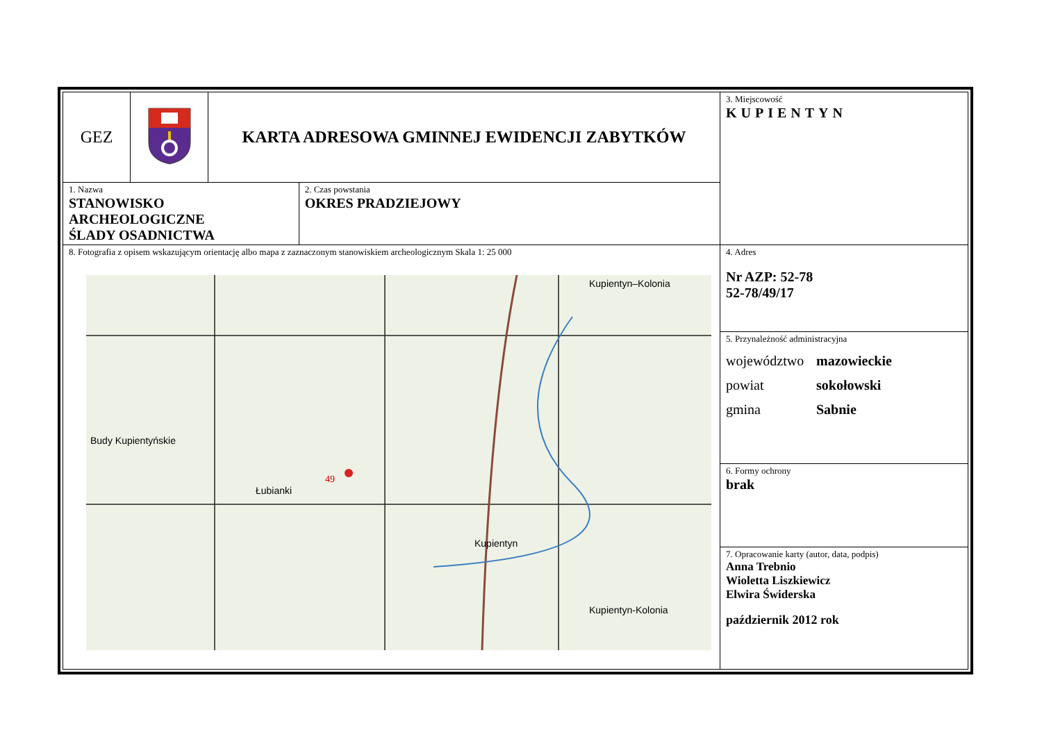| GEZ | | KARTA ADRESOWA GMINNEJ EWIDENCJI ZABYTKÓW | | 3. Miejscowość KUPIENTYN |
| 1. Nazwa STANOWISKO ARCHEOLOGICZNE ŚLADY OSADNICTWA | | | 2. Czas powstania OKRES PRADZIEJOWY | |
| 8. Fotografia z opisem wskazującym orientację albo mapa z zaznaczonym stanowiskiem archeologicznym Skala 1: 25 000 Kupientyn–Kolonia Budy Kupientyńskie 49 Łubianki Kupientyn Kupientyn-Kolonia | | | | 4. Adres Nr AZP: 52-78 52-78/49/17 |
| | | | | 5. Przynależność administracyjna województwo mazowieckie powiat sokołowski gmina Sabnie |
| | | | | 6. Formy ochrony brak |
| | | | | 7. Opracowanie karty (autor, data, podpis) Anna Trebnio Wioletta Liszkiewicz Elwira Świderska październik 2012 rok |